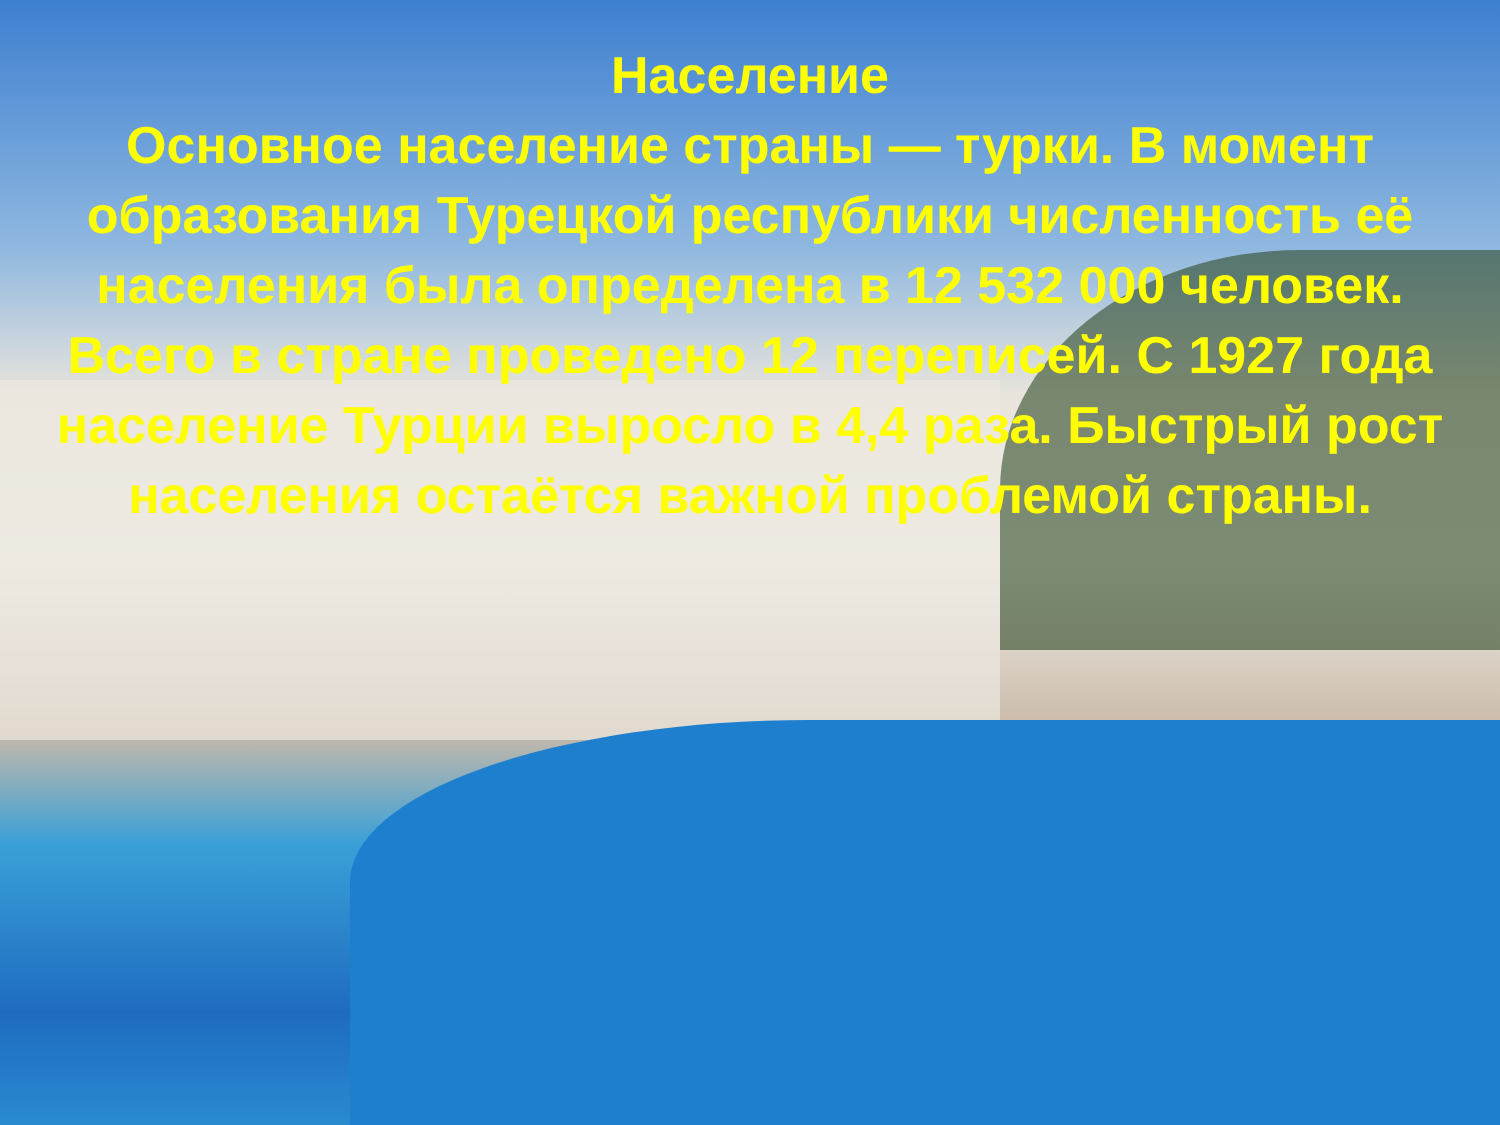Население
Основное население страны — турки. В момент образования Турецкой республики численность её населения была определена в 12 532 000 человек. Всего в стране проведено 12 переписей. С 1927 года население Турции выросло в 4,4 раза. Быстрый рост населения остаётся важной проблемой страны.